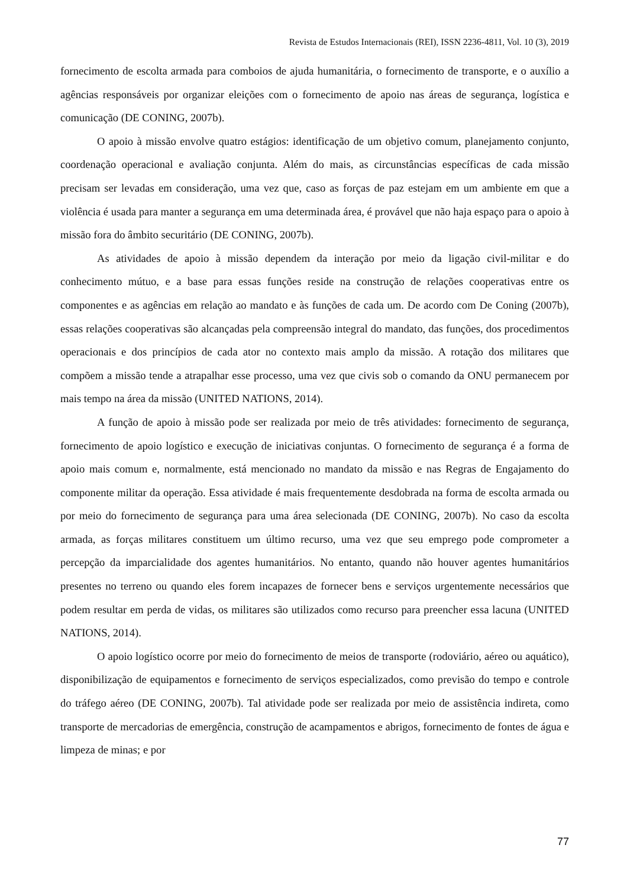Revista de Estudos Internacionais (REI), ISSN 2236-4811, Vol. 10 (3), 2019
fornecimento de escolta armada para comboios de ajuda humanitária, o fornecimento de transporte, e o auxílio a agências responsáveis por organizar eleições com o fornecimento de apoio nas áreas de segurança, logística e comunicação (DE CONING, 2007b).
O apoio à missão envolve quatro estágios: identificação de um objetivo comum, planejamento conjunto, coordenação operacional e avaliação conjunta. Além do mais, as circunstâncias específicas de cada missão precisam ser levadas em consideração, uma vez que, caso as forças de paz estejam em um ambiente em que a violência é usada para manter a segurança em uma determinada área, é provável que não haja espaço para o apoio à missão fora do âmbito securitário (DE CONING, 2007b).
As atividades de apoio à missão dependem da interação por meio da ligação civil-militar e do conhecimento mútuo, e a base para essas funções reside na construção de relações cooperativas entre os componentes e as agências em relação ao mandato e às funções de cada um. De acordo com De Coning (2007b), essas relações cooperativas são alcançadas pela compreensão integral do mandato, das funções, dos procedimentos operacionais e dos princípios de cada ator no contexto mais amplo da missão. A rotação dos militares que compõem a missão tende a atrapalhar esse processo, uma vez que civis sob o comando da ONU permanecem por mais tempo na área da missão (UNITED NATIONS, 2014).
A função de apoio à missão pode ser realizada por meio de três atividades: fornecimento de segurança, fornecimento de apoio logístico e execução de iniciativas conjuntas. O fornecimento de segurança é a forma de apoio mais comum e, normalmente, está mencionado no mandato da missão e nas Regras de Engajamento do componente militar da operação. Essa atividade é mais frequentemente desdobrada na forma de escolta armada ou por meio do fornecimento de segurança para uma área selecionada (DE CONING, 2007b). No caso da escolta armada, as forças militares constituem um último recurso, uma vez que seu emprego pode comprometer a percepção da imparcialidade dos agentes humanitários. No entanto, quando não houver agentes humanitários presentes no terreno ou quando eles forem incapazes de fornecer bens e serviços urgentemente necessários que podem resultar em perda de vidas, os militares são utilizados como recurso para preencher essa lacuna (UNITED NATIONS, 2014).
O apoio logístico ocorre por meio do fornecimento de meios de transporte (rodoviário, aéreo ou aquático), disponibilização de equipamentos e fornecimento de serviços especializados, como previsão do tempo e controle do tráfego aéreo (DE CONING, 2007b). Tal atividade pode ser realizada por meio de assistência indireta, como transporte de mercadorias de emergência, construção de acampamentos e abrigos, fornecimento de fontes de água e limpeza de minas; e por
77